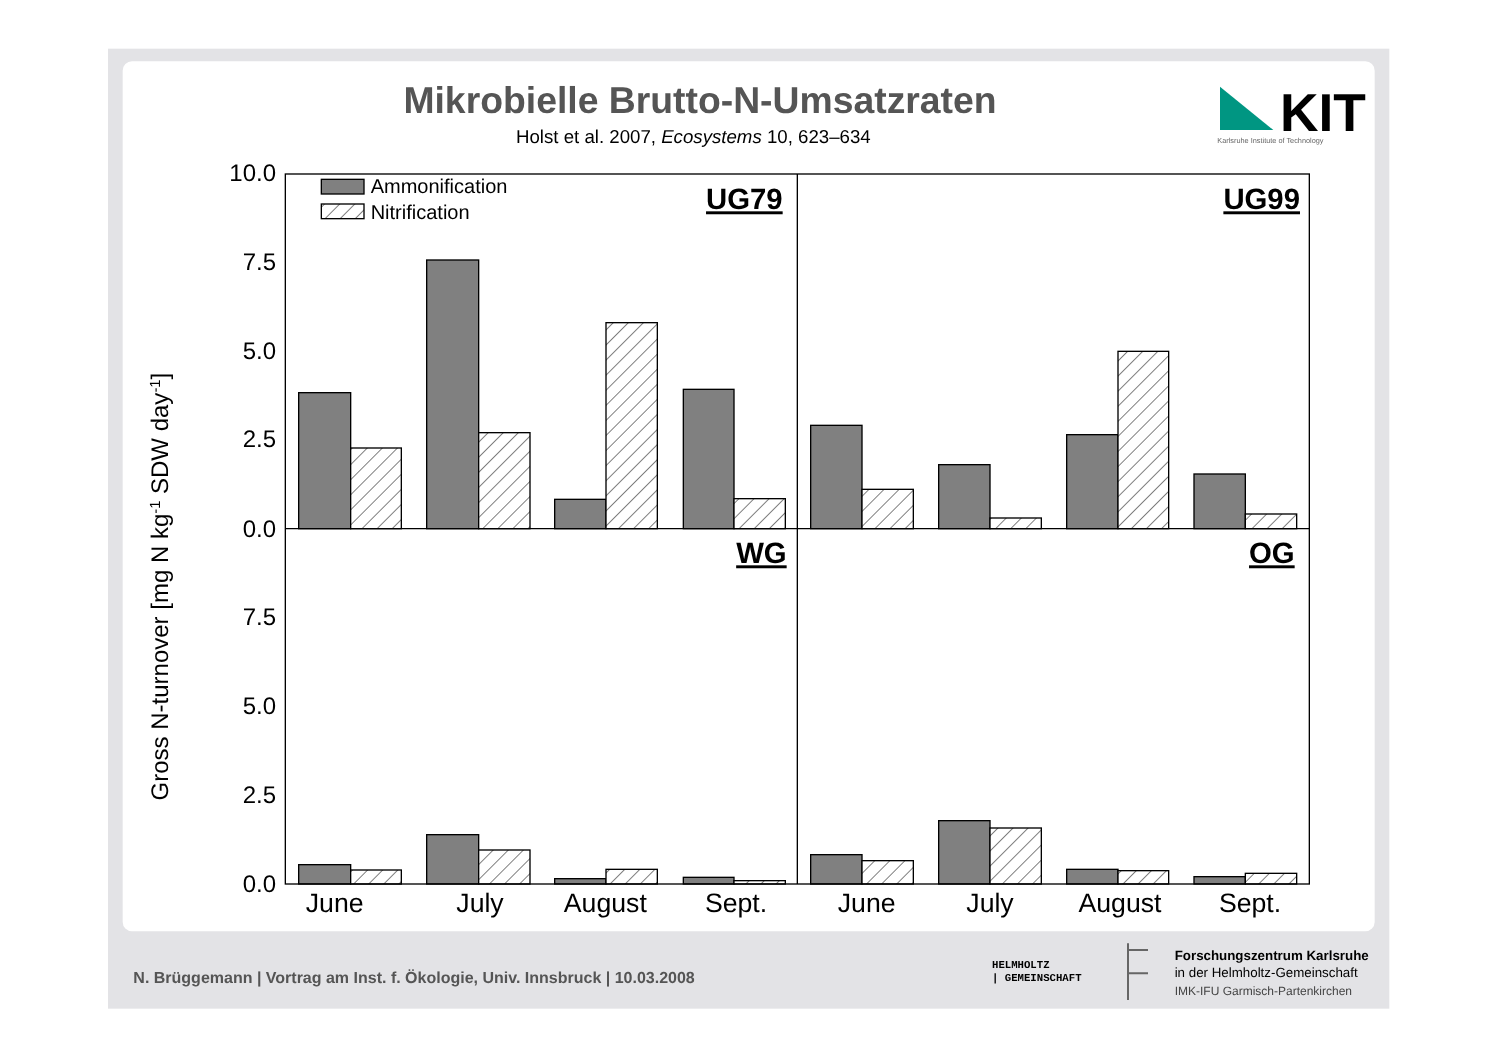Mikrobielle Brutto-N-Umsatzraten
Holst et al. 2007, Ecosystems 10, 623–634
KIT
Karlsruhe Institute of Technology
Gross N-turnover [mg N kg-1 SDW day-1]
10.0
7.5
5.0
2.5
0.0
7.5
5.0
2.5
0.0
Ammonification
Nitrification
UG79
UG99
WG
OG
June
July
August
Sept.
June
July
August
Sept.
N. Brüggemann | Vortrag am Inst. f. Ökologie, Univ. Innsbruck | 10.03.2008
HELMHOLTZ
| GEMEINSCHAFT
Forschungszentrum Karlsruhe
in der Helmholtz-Gemeinschaft
IMK-IFU Garmisch-Partenkirchen